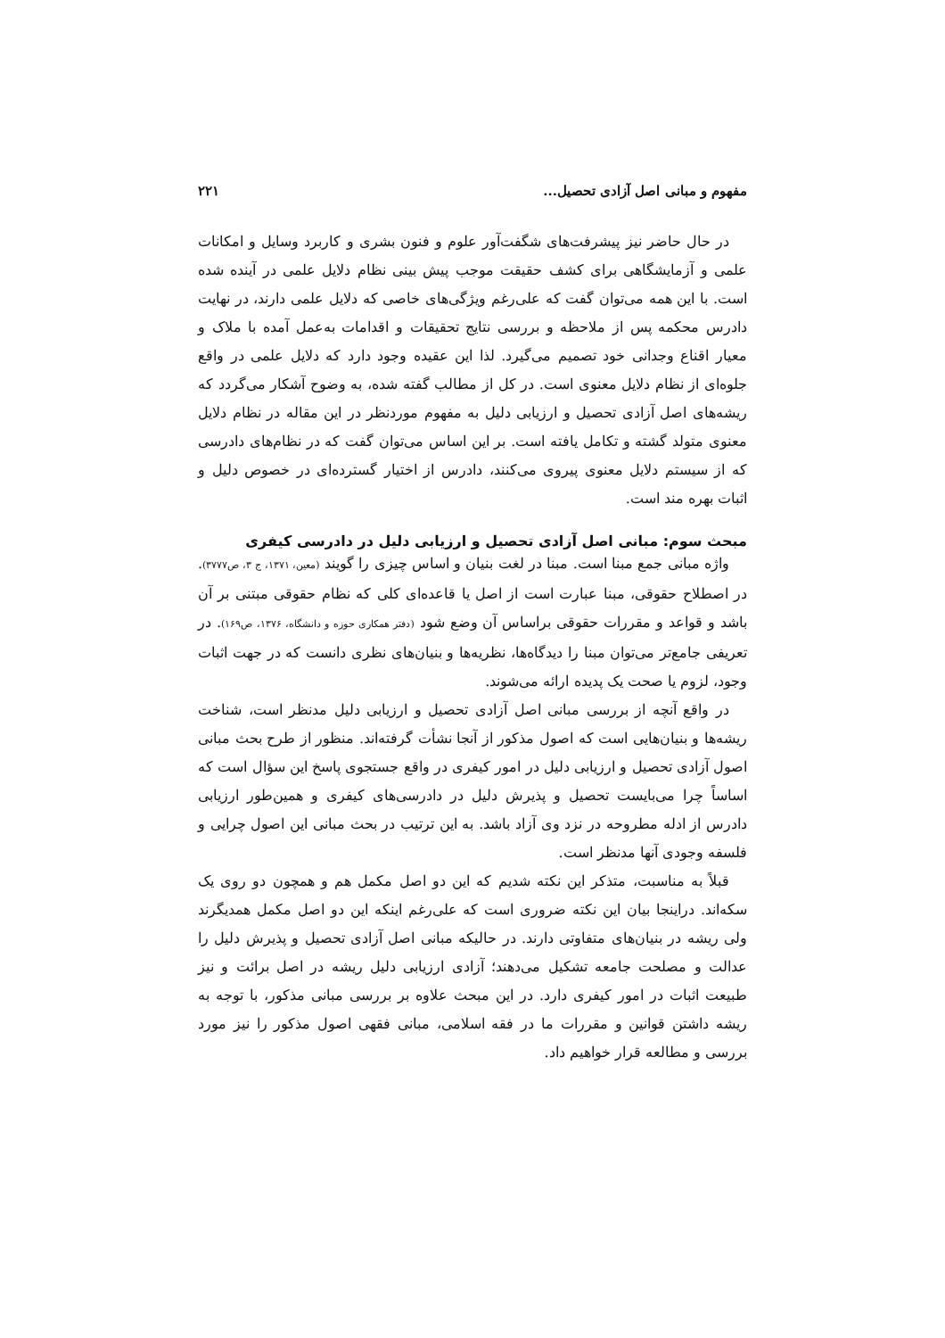مفهوم و مبانی اصل آزادی تحصیل... ۲۲۱
در حال حاضر نیز پیشرفت‌های شگفت‌آور علوم و فنون بشری و کاربرد وسایل و امکانات علمی و آزمایشگاهی برای کشف حقیقت موجب پیش بینی نظام دلایل علمی در آینده شده است. با این همه می‌توان گفت که علی‌رغم ویژگی‌های خاصی که دلایل علمی دارند، در نهایت دادرس محکمه پس از ملاحظه و بررسی نتایج تحقیقات و اقدامات به‌عمل آمده با ملاک و معیار اقناع وجدانی خود تصمیم می‌گیرد. لذا این عقیده وجود دارد که دلایل علمی در واقع جلوه‌ای از نظام دلایل معنوی است. در کل از مطالب گفته شده، به وضوح آشکار می‌گردد که ریشه‌های اصل آزادی تحصیل و ارزیابی دلیل به مفهوم موردنظر در این مقاله در نظام دلایل معنوی متولد گشته و تکامل یافته است. بر این اساس می‌توان گفت که در نظام‌های دادرسی که از سیستم دلایل معنوی پیروی می‌کنند، دادرس از اختیار گسترده‌ای در خصوص دلیل و اثبات بهره مند است.
مبحث سوم: مبانی اصل آزادی تحصیل و ارزیابی دلیل در دادرسی کیفری
واژه مبانی جمع مبنا است. مبنا در لغت بنیان و اساس چیزی را گویند (معین، ۱۳۷۱، ج ۳، ص۳۷۷۷). در اصطلاح حقوقی، مبنا عبارت است از اصل یا قاعده‌ای کلی که نظام حقوقی مبتنی بر آن باشد و قواعد و مقررات حقوقی براساس آن وضع شود (دفتر همکاری حوزه و دانشگاه، ۱۳۷۶، ص۱۶۹). در تعریفی جامع‌تر می‌توان مبنا را دیدگاه‌ها، نظریه‌ها و بنیان‌های نظری دانست که در جهت اثبات وجود، لزوم یا صحت یک پدیده ارائه می‌شوند.
در واقع آنچه از بررسی مبانی اصل آزادی تحصیل و ارزیابی دلیل مدنظر است، شناخت ریشه‌ها و بنیان‌هایی است که اصول مذکور از آنجا نشأت گرفته‌اند. منظور از طرح بحث مبانی اصول آزادی تحصیل و ارزیابی دلیل در امور کیفری در واقع جستجوی پاسخ این سؤال است که اساساً چرا می‌بایست تحصیل و پذیرش دلیل در دادرسی‌های کیفری و همین‌طور ارزیابی دادرس از ادله مطروحه در نزد وی آزاد باشد. به این ترتیب در بحث مبانی این اصول چرایی و فلسفه وجودی آنها مدنظر است.
قبلاً به مناسبت، متذکر این نکته شدیم که این دو اصل مکمل هم و همچون دو روی یک سکه‌اند. دراینجا بیان این نکته ضروری است که علی‌رغم اینکه این دو اصل مکمل همدیگرند ولی ریشه در بنیان‌های متفاوتی دارند. در حالیکه مبانی اصل آزادی تحصیل و پذیرش دلیل را عدالت و مصلحت جامعه تشکیل می‌دهند؛ آزادی ارزیابی دلیل ریشه در اصل برائت و نیز طبیعت اثبات در امور کیفری دارد. در این مبحث علاوه بر بررسی مبانی مذکور، با توجه به ریشه داشتن قوانین و مقررات ما در فقه اسلامی، مبانی فقهی اصول مذکور را نیز مورد بررسی و مطالعه قرار خواهیم داد.